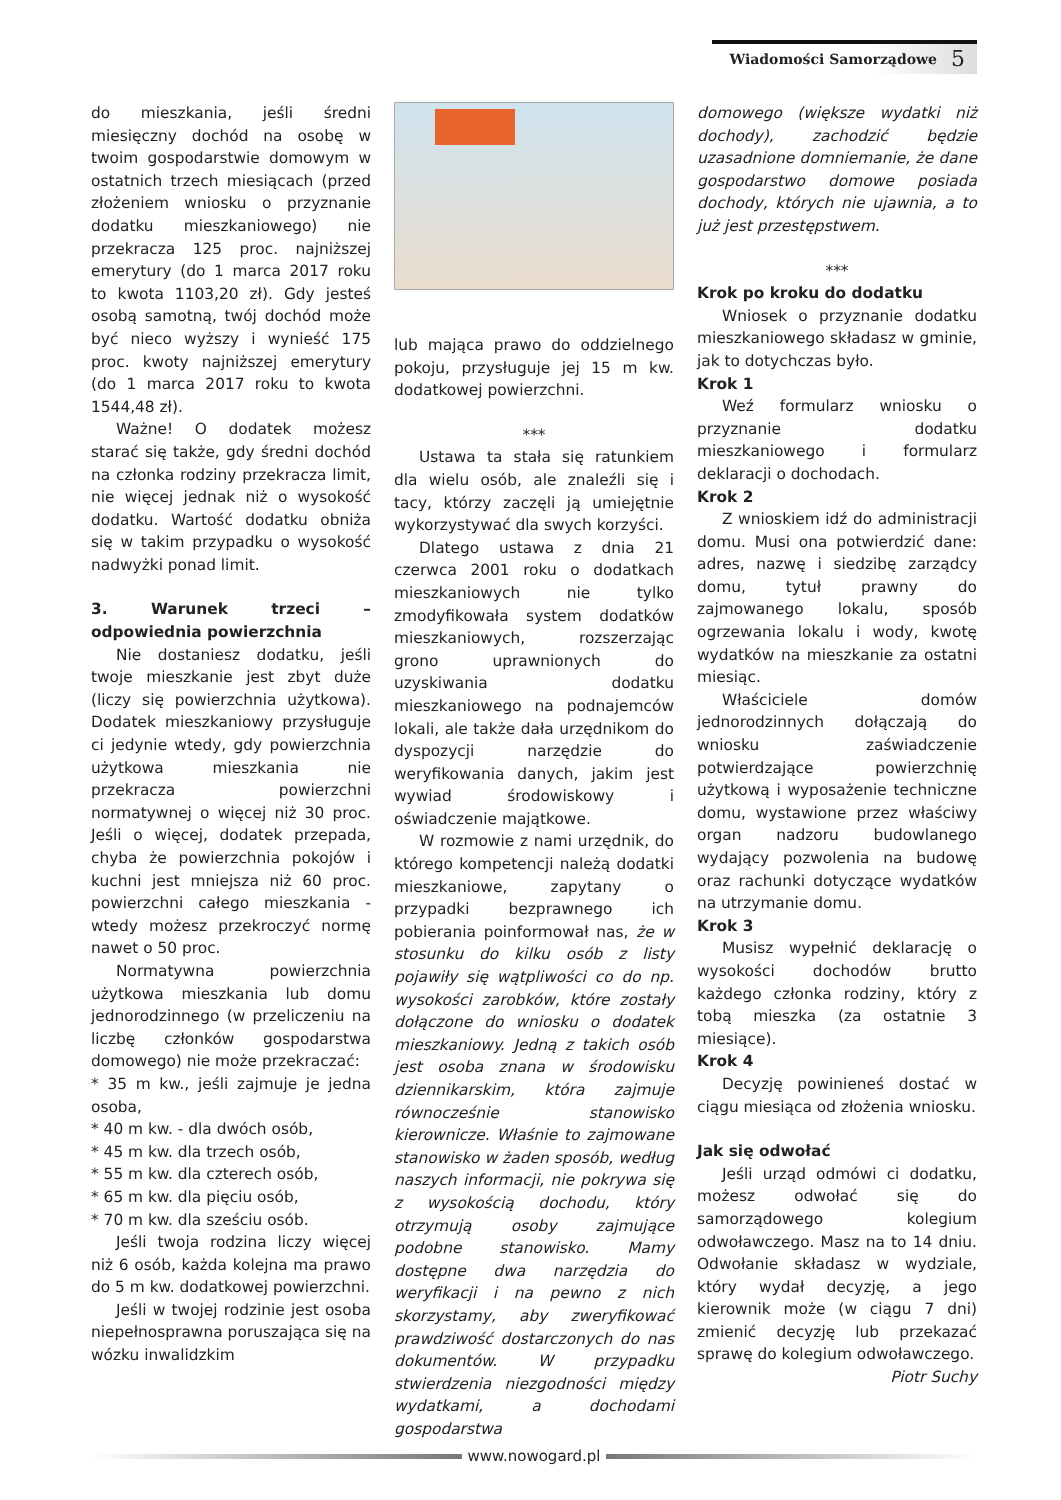Wiadomości Samorządowe 5
do mieszkania, jeśli średni miesięczny dochód na osobę w twoim gospodarstwie domowym w ostatnich trzech miesiącach (przed złożeniem wniosku o przyznanie dodatku mieszkaniowego) nie przekracza 125 proc. najniższej emerytury (do 1 marca 2017 roku to kwota 1103,20 zł). Gdy jesteś osobą samotną, twój dochód może być nieco wyższy i wynieść 175 proc. kwoty najniższej emerytury (do 1 marca 2017 roku to kwota 1544,48 zł).
Ważne! O dodatek możesz starać się także, gdy średni dochód na członka rodziny przekracza limit, nie więcej jednak niż o wysokość dodatku. Wartość dodatku obniża się w takim przypadku o wysokość nadwyżki ponad limit.
3. Warunek trzeci – odpowiednia powierzchnia
Nie dostaniesz dodatku, jeśli twoje mieszkanie jest zbyt duże (liczy się powierzchnia użytkowa). Dodatek mieszkaniowy przysługuje ci jedynie wtedy, gdy powierzchnia użytkowa mieszkania nie przekracza powierzchni normatywnej o więcej niż 30 proc. Jeśli o więcej, dodatek przepada, chyba że powierzchnia pokojów i kuchni jest mniejsza niż 60 proc. powierzchni całego mieszkania - wtedy możesz przekroczyć normę nawet o 50 proc.
Normatywna powierzchnia użytkowa mieszkania lub domu jednorodzinnego (w przeliczeniu na liczbę członków gospodarstwa domowego) nie może przekraczać:
* 35 m kw., jeśli zajmuje je jedna osoba,
* 40 m kw. - dla dwóch osób,
* 45 m kw. dla trzech osób,
* 55 m kw. dla czterech osób,
* 65 m kw. dla pięciu osób,
* 70 m kw. dla sześciu osób.
Jeśli twoja rodzina liczy więcej niż 6 osób, każda kolejna ma prawo do 5 m kw. dodatkowej powierzchni.
Jeśli w twojej rodzinie jest osoba niepełnosprawna poruszająca się na wózku inwalidzkim
lub mająca prawo do oddzielnego pokoju, przysługuje jej 15 m kw. dodatkowej powierzchni.
***
Ustawa ta stała się ratunkiem dla wielu osób, ale znaleźli się i tacy, którzy zaczęli ją umiejętnie wykorzystywać dla swych korzyści.
Dlatego ustawa z dnia 21 czerwca 2001 roku o dodatkach mieszkaniowych nie tylko zmodyfikowała system dodatków mieszkaniowych, rozszerzając grono uprawnionych do uzyskiwania dodatku mieszkaniowego na podnajemców lokali, ale także dała urzędnikom do dyspozycji narzędzie do weryfikowania danych, jakim jest wywiad środowiskowy i oświadczenie majątkowe.
W rozmowie z nami urzędnik, do którego kompetencji należą dodatki mieszkaniowe, zapytany o przypadki bezprawnego ich pobierania poinformował nas, że w stosunku do kilku osób z listy pojawiły się wątpliwości co do np. wysokości zarobków, które zostały dołączone do wniosku o dodatek mieszkaniowy. Jedną z takich osób jest osoba znana w środowisku dziennikarskim, która zajmuje równocześnie stanowisko kierownicze. Właśnie to zajmowane stanowisko w żaden sposób, według naszych informacji, nie pokrywa się z wysokością dochodu, który otrzymują osoby zajmujące podobne stanowisko. Mamy dostępne dwa narzędzia do weryfikacji i na pewno z nich skorzystamy, aby zweryfikować prawdziwość dostarczonych do nas dokumentów. W przypadku stwierdzenia niezgodności między wydatkami, a dochodami gospodarstwa
domowego (większe wydatki niż dochody), zachodzić będzie uzasadnione domniemanie, że dane gospodarstwo domowe posiada dochody, których nie ujawnia, a to już jest przestępstwem.
***
Krok po kroku do dodatku
Wniosek o przyznanie dodatku mieszkaniowego składasz w gminie, jak to dotychczas było.
Krok 1
Weź formularz wniosku o przyznanie dodatku mieszkaniowego i formularz deklaracji o dochodach.
Krok 2
Z wnioskiem idź do administracji domu. Musi ona potwierdzić dane: adres, nazwę i siedzibę zarządcy domu, tytuł prawny do zajmowanego lokalu, sposób ogrzewania lokalu i wody, kwotę wydatków na mieszkanie za ostatni miesiąc.
Właściciele domów jednorodzinnych dołączają do wniosku zaświadczenie potwierdzające powierzchnię użytkową i wyposażenie techniczne domu, wystawione przez właściwy organ nadzoru budowlanego wydający pozwolenia na budowę oraz rachunki dotyczące wydatków na utrzymanie domu.
Krok 3
Musisz wypełnić deklarację o wysokości dochodów brutto każdego członka rodziny, który z tobą mieszka (za ostatnie 3 miesiące).
Krok 4
Decyzję powinieneś dostać w ciągu miesiąca od złożenia wniosku.
Jak się odwołać
Jeśli urząd odmówi ci dodatku, możesz odwołać się do samorządowego kolegium odwoławczego. Masz na to 14 dniu. Odwołanie składasz w wydziale, który wydał decyzję, a jego kierownik może (w ciągu 7 dni) zmienić decyzję lub przekazać sprawę do kolegium odwoławczego.
Piotr Suchy
www.nowogard.pl